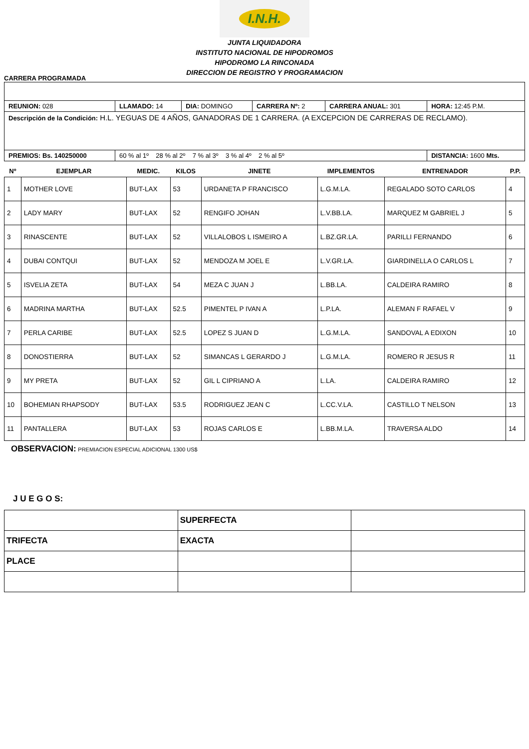I.N.H.
JUNTA LIQUIDADORA
INSTITUTO NACIONAL DE HIPODROMOS
HIPODROMO LA RINCONADA
DIRECCION DE REGISTRO Y PROGRAMACION
CARRERA PROGRAMADA
| REUNION: 028 | LLAMADO: 14 | DIA: DOMINGO | CARRERA Nº: 2 | CARRERA ANUAL: 301 | HORA: 12:45 P.M. |
| Descripción de la Condición: H.L. YEGUAS DE 4 AÑOS, GANADORAS DE 1 CARRERA. (A EXCEPCION DE CARRERAS DE RECLAMO). | | | | | |
| PREMIOS: Bs. 140250000 | 60 % al 1º 28 % al 2º 7 % al 3º 3 % al 4º 2 % al 5º | | | | DISTANCIA: 1600 Mts. |
| Nº | EJEMPLAR | MEDIC. | KILOS | JINETE | IMPLEMENTOS | ENTRENADOR | P.P. |
| --- | --- | --- | --- | --- | --- | --- | --- |
| 1 | MOTHER LOVE | BUT-LAX | 53 | URDANETA P FRANCISCO | L.G.M.LA. | REGALADO SOTO CARLOS | 4 |
| 2 | LADY MARY | BUT-LAX | 52 | RENGIFO JOHAN | L.V.BB.LA. | MARQUEZ M GABRIEL J | 5 |
| 3 | RINASCENTE | BUT-LAX | 52 | VILLALOBOS L ISMEIRO A | L.BZ.GR.LA. | PARILLI FERNANDO | 6 |
| 4 | DUBAI CONTQUI | BUT-LAX | 52 | MENDOZA M JOEL E | L.V.GR.LA. | GIARDINELLA O CARLOS L | 7 |
| 5 | ISVELIA ZETA | BUT-LAX | 54 | MEZA C JUAN J | L.BB.LA. | CALDEIRA RAMIRO | 8 |
| 6 | MADRINA MARTHA | BUT-LAX | 52.5 | PIMENTEL P IVAN A | L.P.LA. | ALEMAN F RAFAEL V | 9 |
| 7 | PERLA CARIBE | BUT-LAX | 52.5 | LOPEZ S JUAN D | L.G.M.LA. | SANDOVAL A EDIXON | 10 |
| 8 | DONOSTIERRA | BUT-LAX | 52 | SIMANCAS L GERARDO J | L.G.M.LA. | ROMERO R JESUS R | 11 |
| 9 | MY PRETA | BUT-LAX | 52 | GIL L CIPRIANO A | L.LA. | CALDEIRA RAMIRO | 12 |
| 10 | BOHEMIAN RHAPSODY | BUT-LAX | 53.5 | RODRIGUEZ JEAN C | L.CC.V.LA. | CASTILLO T NELSON | 13 |
| 11 | PANTALLERA | BUT-LAX | 53 | ROJAS CARLOS E | L.BB.M.LA. | TRAVERSA ALDO | 14 |
OBSERVACION: PREMIACION ESPECIAL ADICIONAL 1300 US$
J U E G O S:
| | SUPERFECTA | |
| TRIFECTA | EXACTA | |
| PLACE | | |